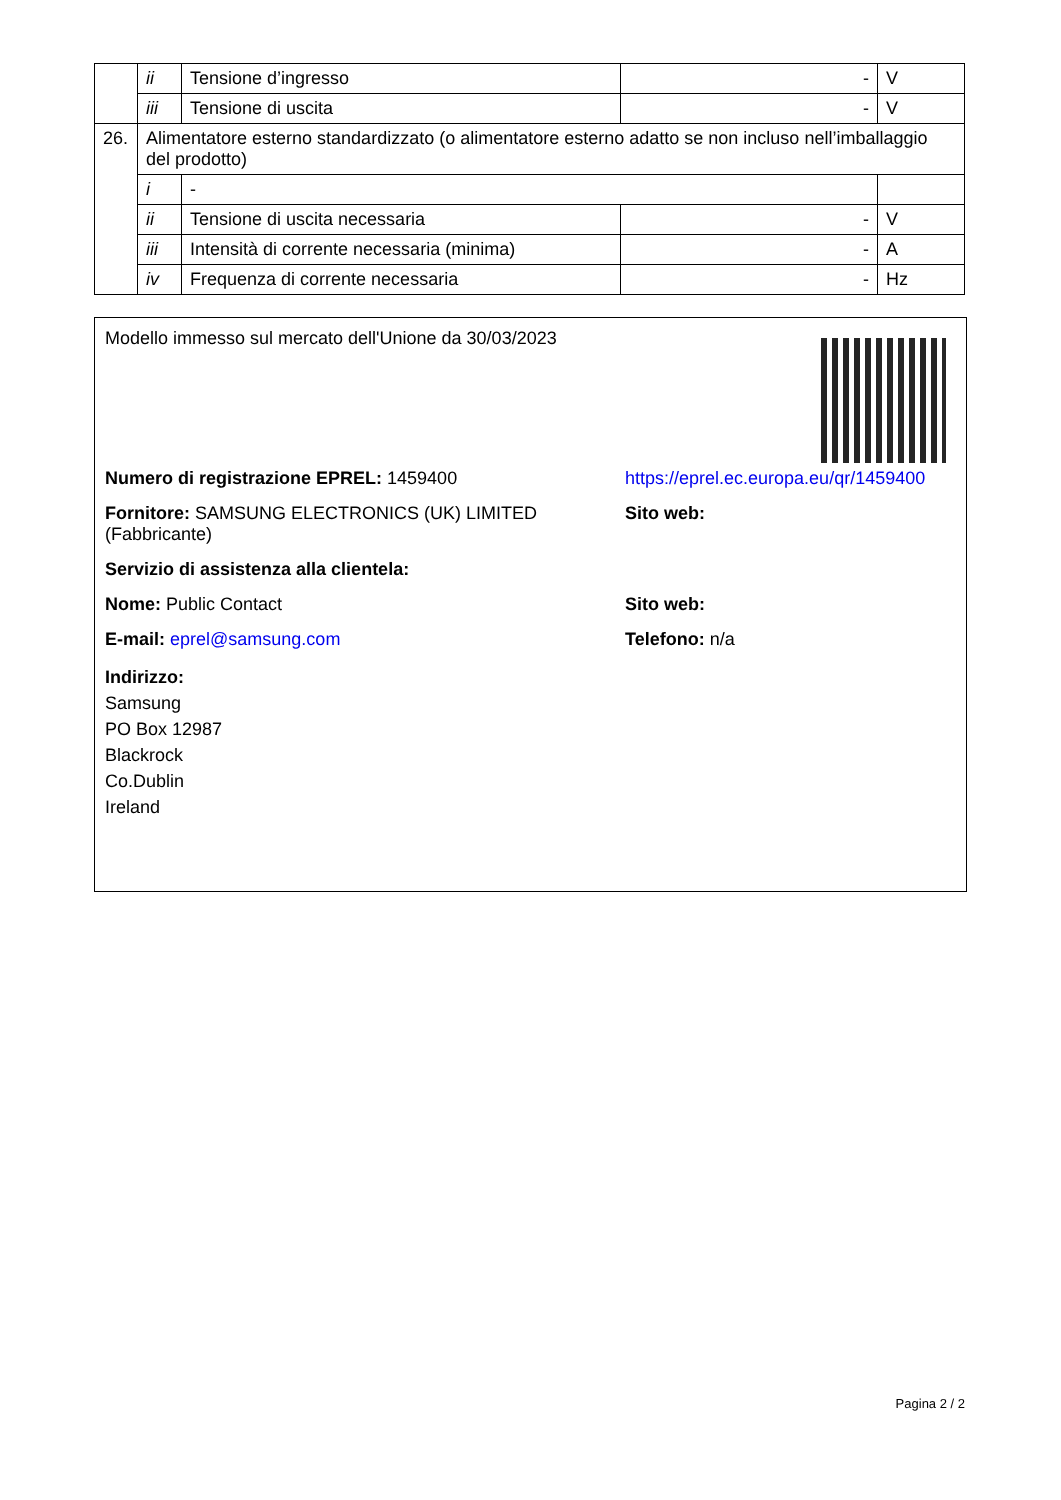| | ii | Tensione d’ingresso | - | V |
| | iii | Tensione di uscita | - | V |
| 26. | Alimentatore esterno standardizzato (o alimentatore esterno adatto se non incluso nell’imballaggio del prodotto) | | | |
| | i | - | | |
| | ii | Tensione di uscita necessaria | - | V |
| | iii | Intensità di corrente necessaria (minima) | - | A |
| | iv | Frequenza di corrente necessaria | - | Hz |
Modello immesso sul mercato dell'Unione da 30/03/2023
Numero di registrazione EPREL: 1459400 https://eprel.ec.europa.eu/qr/1459400
Fornitore: SAMSUNG ELECTRONICS (UK) LIMITED (Fabbricante)
Sito web:
Servizio di assistenza alla clientela:
Nome: Public Contact Sito web:
E-mail: eprel@samsung.com Telefono: n/a
Indirizzo:
Samsung
PO Box 12987
Blackrock
Co.Dublin
Ireland
Pagina 2 / 2